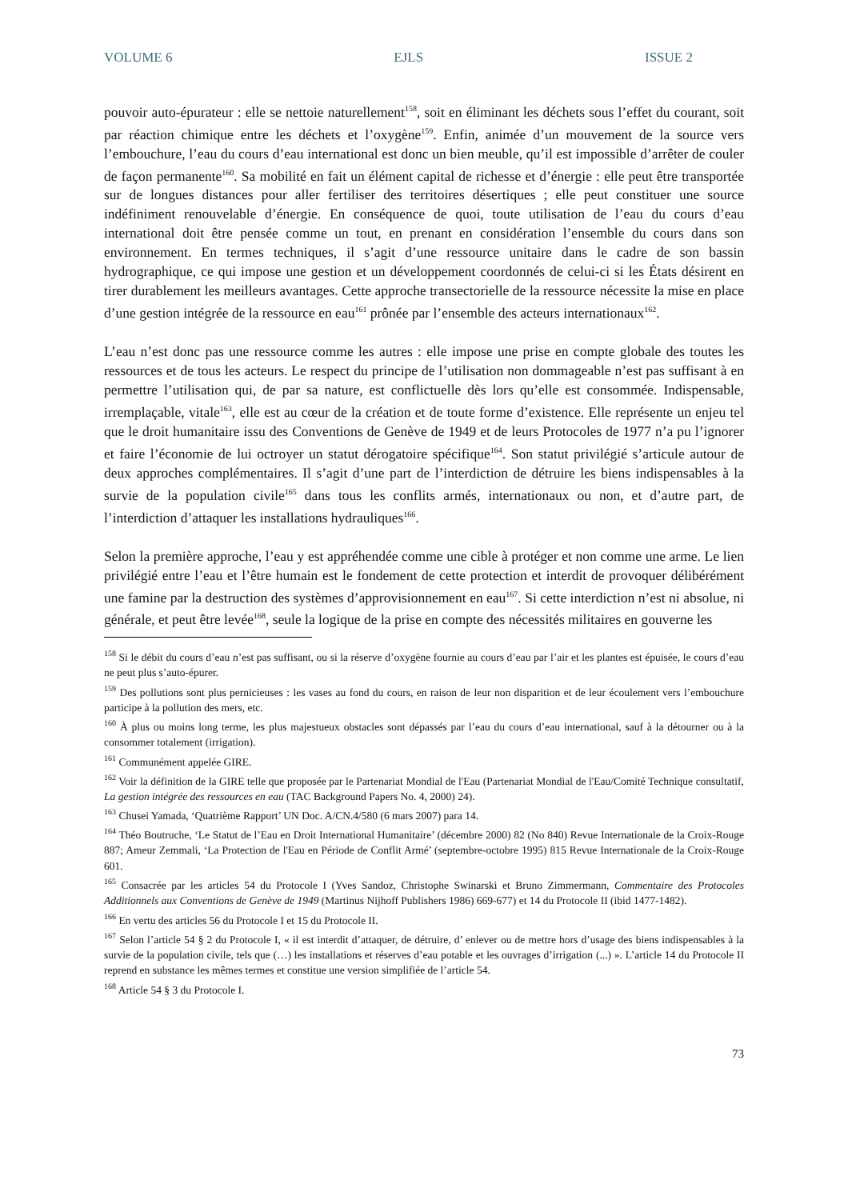VOLUME 6 EJLS ISSUE 2
pouvoir auto-épurateur : elle se nettoie naturellement<sup>158</sup>, soit en éliminant les déchets sous l’effet du courant, soit par réaction chimique entre les déchets et l’oxygène<sup>159</sup>. Enfin, animée d’un mouvement de la source vers l’embouchure, l’eau du cours d’eau international est donc un bien meuble, qu’il est impossible d’arrêter de couler de façon permanente<sup>160</sup>. Sa mobilité en fait un élément capital de richesse et d’énergie : elle peut être transportée sur de longues distances pour aller fertiliser des territoires désertiques ; elle peut constituer une source indéfiniment renouvelable d’énergie. En conséquence de quoi, toute utilisation de l’eau du cours d’eau international doit être pensée comme un tout, en prenant en considération l’ensemble du cours dans son environnement. En termes techniques, il s’agit d’une ressource unitaire dans le cadre de son bassin hydrographique, ce qui impose une gestion et un développement coordonnés de celui-ci si les États désirent en tirer durablement les meilleurs avantages. Cette approche transectorielle de la ressource nécessite la mise en place d’une gestion intégrée de la ressource en eau<sup>161</sup> prônée par l’ensemble des acteurs internationaux<sup>162</sup>.
L’eau n’est donc pas une ressource comme les autres : elle impose une prise en compte globale des toutes les ressources et de tous les acteurs. Le respect du principe de l’utilisation non dommageable n’est pas suffisant à en permettre l’utilisation qui, de par sa nature, est conflictuelle dès lors qu’elle est consommée. Indispensable, irremplaçable, vitale<sup>163</sup>, elle est au cœur de la création et de toute forme d’existence. Elle représente un enjeu tel que le droit humanitaire issu des Conventions de Genève de 1949 et de leurs Protocoles de 1977 n’a pu l’ignorer et faire l’économie de lui octroyer un statut dérogatoire spécifique<sup>164</sup>. Son statut privilégié s’articule autour de deux approches complémentaires. Il s’agit d’une part de l’interdiction de détruire les biens indispensables à la survie de la population civile<sup>165</sup> dans tous les conflits armés, internationaux ou non, et d’autre part, de l’interdiction d’attaquer les installations hydrauliques<sup>166</sup>.
Selon la première approche, l’eau y est appréhendée comme une cible à protéger et non comme une arme. Le lien privilégié entre l’eau et l’être humain est le fondement de cette protection et interdit de provoquer délibérément une famine par la destruction des systèmes d’approvisionnement en eau<sup>167</sup>. Si cette interdiction n’est ni absolue, ni générale, et peut être levée<sup>168</sup>, seule la logique de la prise en compte des nécessités militaires en gouverne les
<sup>158</sup> Si le débit du cours d’eau n’est pas suffisant, ou si la réserve d’oxygène fournie au cours d’eau par l’air et les plantes est épuisée, le cours d’eau ne peut plus s’auto-épurer.
<sup>159</sup> Des pollutions sont plus pernicieuses : les vases au fond du cours, en raison de leur non disparition et de leur écoulement vers l’embouchure participe à la pollution des mers, etc.
<sup>160</sup> À plus ou moins long terme, les plus majestueux obstacles sont dépassés par l’eau du cours d’eau international, sauf à la détourner ou à la consommer totalement (irrigation).
<sup>161</sup> Communément appelée GIRE.
<sup>162</sup> Voir la définition de la GIRE telle que proposée par le Partenariat Mondial de l'Eau (Partenariat Mondial de l'Eau/Comité Technique consultatif, La gestion intégrée des ressources en eau (TAC Background Papers No. 4, 2000) 24).
<sup>163</sup> Chusei Yamada, ‘Quatrième Rapport’ UN Doc. A/CN.4/580 (6 mars 2007) para 14.
<sup>164</sup> Théo Boutruche, ‘Le Statut de l’Eau en Droit International Humanitaire’ (décembre 2000) 82 (No 840) Revue Internationale de la Croix-Rouge 887; Ameur Zemmali, ‘La Protection de l'Eau en Période de Conflit Armé’ (septembre-octobre 1995) 815 Revue Internationale de la Croix-Rouge 601.
<sup>165</sup> Consacrée par les articles 54 du Protocole I (Yves Sandoz, Christophe Swinarski et Bruno Zimmermann, Commentaire des Protocoles Additionnels aux Conventions de Genève de 1949 (Martinus Nijhoff Publishers 1986) 669-677) et 14 du Protocole II (ibid 1477-1482).
<sup>166</sup> En vertu des articles 56 du Protocole I et 15 du Protocole II.
<sup>167</sup> Selon l’article 54 § 2 du Protocole I, « il est interdit d’attaquer, de détruire, d’ enlever ou de mettre hors d’usage des biens indispensables à la survie de la population civile, tels que (…) les installations et réserves d’eau potable et les ouvrages d’irrigation (...) ». L’article 14 du Protocole II reprend en substance les mêmes termes et constitue une version simplifiée de l’article 54.
<sup>168</sup> Article 54 § 3 du Protocole I.
73